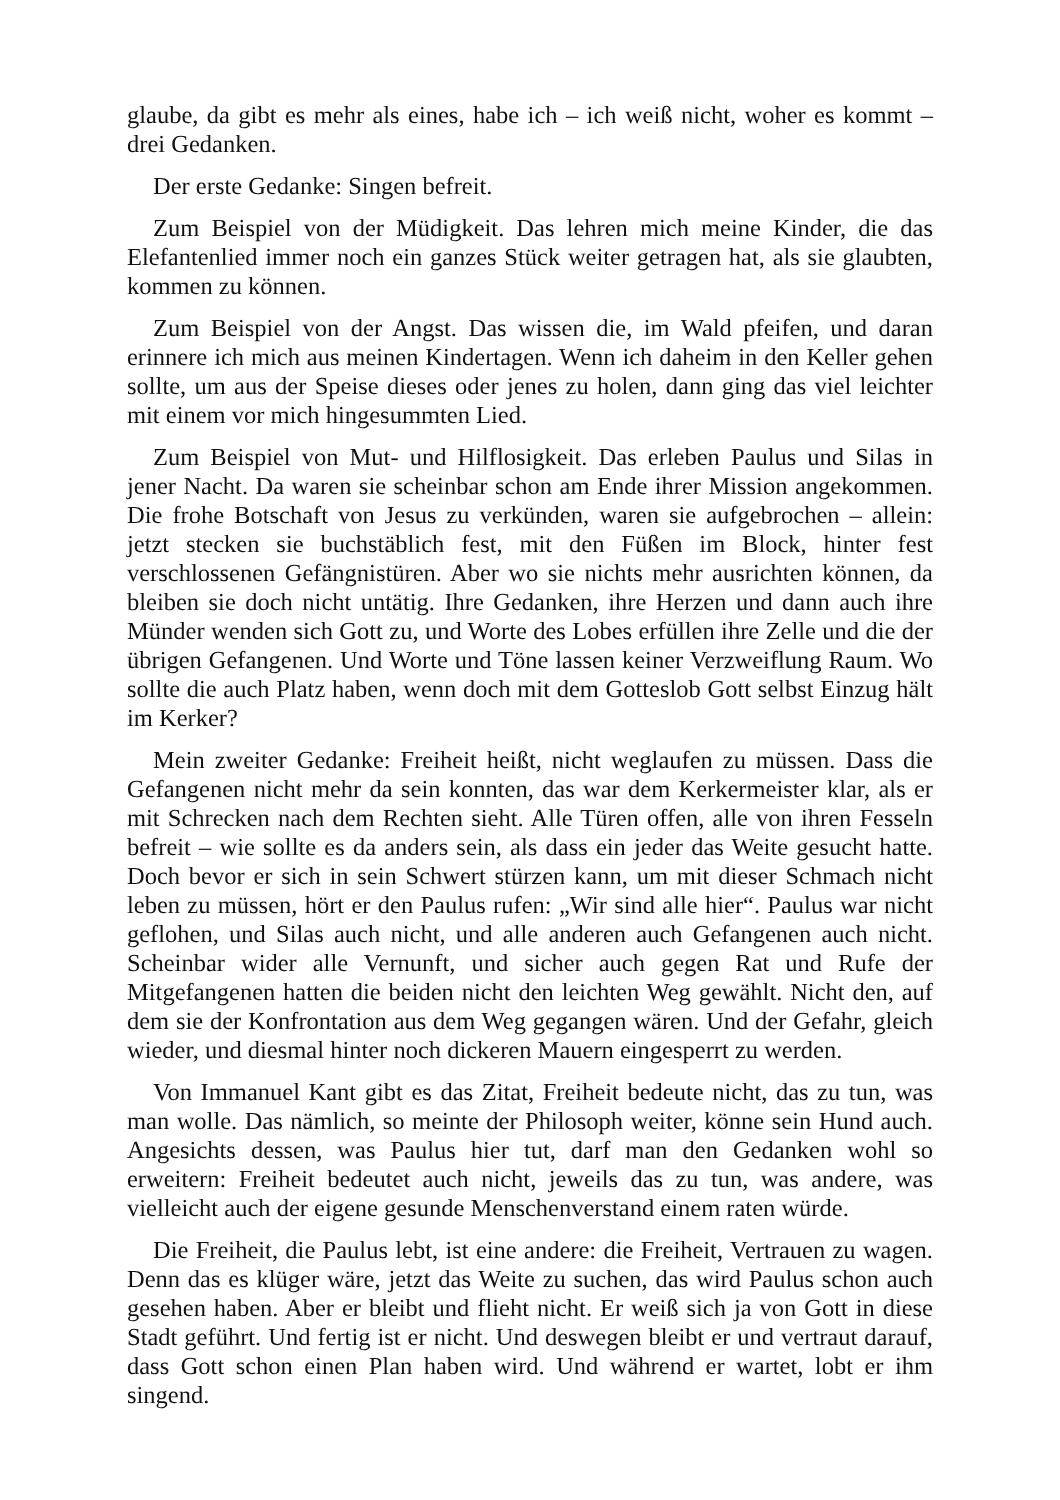glaube, da gibt es mehr als eines, habe ich – ich weiß nicht, woher es kommt – drei Gedanken.
Der erste Gedanke: Singen befreit.
Zum Beispiel von der Müdigkeit. Das lehren mich meine Kinder, die das Elefantenlied immer noch ein ganzes Stück weiter getragen hat, als sie glaubten, kommen zu können.
Zum Beispiel von der Angst. Das wissen die, im Wald pfeifen, und daran erinnere ich mich aus meinen Kindertagen. Wenn ich daheim in den Keller gehen sollte, um aus der Speise dieses oder jenes zu holen, dann ging das viel leichter mit einem vor mich hingesummten Lied.
Zum Beispiel von Mut- und Hilflosigkeit. Das erleben Paulus und Silas in jener Nacht. Da waren sie scheinbar schon am Ende ihrer Mission angekommen. Die frohe Botschaft von Jesus zu verkünden, waren sie aufgebrochen – allein: jetzt stecken sie buchstäblich fest, mit den Füßen im Block, hinter fest verschlossenen Gefängnistüren. Aber wo sie nichts mehr ausrichten können, da bleiben sie doch nicht untätig. Ihre Gedanken, ihre Herzen und dann auch ihre Münder wenden sich Gott zu, und Worte des Lobes erfüllen ihre Zelle und die der übrigen Gefangenen. Und Worte und Töne lassen keiner Verzweiflung Raum. Wo sollte die auch Platz haben, wenn doch mit dem Gotteslob Gott selbst Einzug hält im Kerker?
Mein zweiter Gedanke: Freiheit heißt, nicht weglaufen zu müssen. Dass die Gefangenen nicht mehr da sein konnten, das war dem Kerkermeister klar, als er mit Schrecken nach dem Rechten sieht. Alle Türen offen, alle von ihren Fesseln befreit – wie sollte es da anders sein, als dass ein jeder das Weite gesucht hatte. Doch bevor er sich in sein Schwert stürzen kann, um mit dieser Schmach nicht leben zu müssen, hört er den Paulus rufen: „Wir sind alle hier“. Paulus war nicht geflohen, und Silas auch nicht, und alle anderen auch Gefangenen auch nicht. Scheinbar wider alle Vernunft, und sicher auch gegen Rat und Rufe der Mitgefangenen hatten die beiden nicht den leichten Weg gewählt. Nicht den, auf dem sie der Konfrontation aus dem Weg gegangen wären. Und der Gefahr, gleich wieder, und diesmal hinter noch dickeren Mauern eingesperrt zu werden.
Von Immanuel Kant gibt es das Zitat, Freiheit bedeute nicht, das zu tun, was man wolle. Das nämlich, so meinte der Philosoph weiter, könne sein Hund auch. Angesichts dessen, was Paulus hier tut, darf man den Gedanken wohl so erweitern: Freiheit bedeutet auch nicht, jeweils das zu tun, was andere, was vielleicht auch der eigene gesunde Menschenverstand einem raten würde.
Die Freiheit, die Paulus lebt, ist eine andere: die Freiheit, Vertrauen zu wagen. Denn das es klüger wäre, jetzt das Weite zu suchen, das wird Paulus schon auch gesehen haben. Aber er bleibt und flieht nicht. Er weiß sich ja von Gott in diese Stadt geführt. Und fertig ist er nicht. Und deswegen bleibt er und vertraut darauf, dass Gott schon einen Plan haben wird. Und während er wartet, lobt er ihm singend.